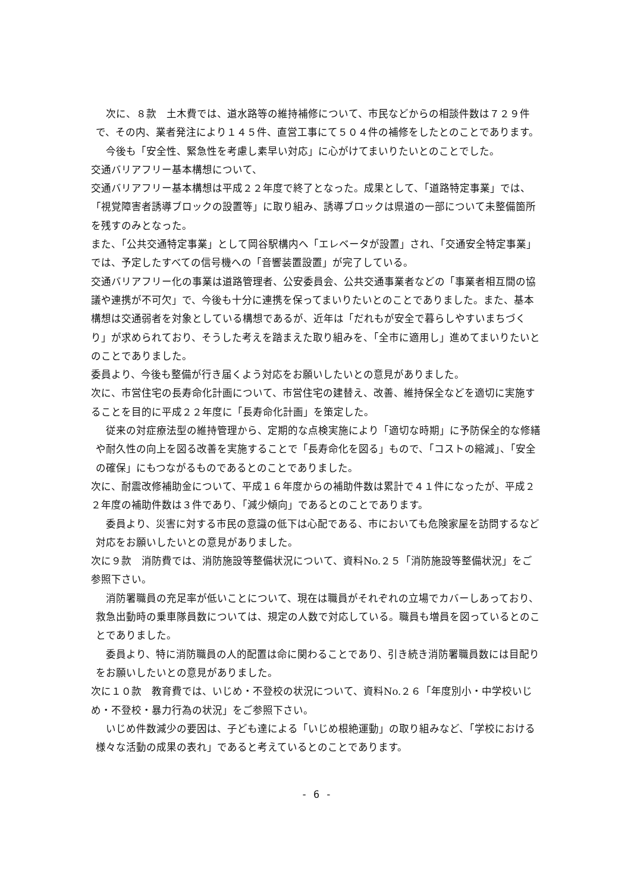次に、８款　土木費では、道水路等の維持補修について、市民などからの相談件数は７２９件で、その内、業者発注により１４５件、直営工事にて５０４件の補修をしたとのことであります。
　今後も「安全性、緊急性を考慮し素早い対応」に心がけてまいりたいとのことでした。
交通バリアフリー基本構想について、
交通バリアフリー基本構想は平成２２年度で終了となった。成果として、「道路特定事業」では、「視覚障害者誘導ブロックの設置等」に取り組み、誘導ブロックは県道の一部について未整備箇所を残すのみとなった。
また、「公共交通特定事業」として岡谷駅構内へ「エレベータが設置」され、「交通安全特定事業」では、予定したすべての信号機への「音響装置設置」が完了している。
交通バリアフリー化の事業は道路管理者、公安委員会、公共交通事業者などの「事業者相互間の協議や連携が不可欠」で、今後も十分に連携を保ってまいりたいとのことでありました。また、基本構想は交通弱者を対象としている構想であるが、近年は「だれもが安全で暮らしやすいまちづくり」が求められており、そうした考えを踏まえた取り組みを、「全市に適用し」進めてまいりたいとのことでありました。
委員より、今後も整備が行き届くよう対応をお願いしたいとの意見がありました。
次に、市営住宅の長寿命化計画について、市営住宅の建替え、改善、維持保全などを適切に実施することを目的に平成２２年度に「長寿命化計画」を策定した。
　従来の対症療法型の維持管理から、定期的な点検実施により「適切な時期」に予防保全的な修繕や耐久性の向上を図る改善を実施することで「長寿命化を図る」もので、「コストの縮減」、「安全の確保」にもつながるものであるとのことでありました。
次に、耐震改修補助金について、平成１６年度からの補助件数は累計で４１件になったが、平成２２年度の補助件数は３件であり、「減少傾向」であるとのことであります。
　委員より、災害に対する市民の意識の低下は心配である、市においても危険家屋を訪問するなど対応をお願いしたいとの意見がありました。
次に９款　消防費では、消防施設等整備状況について、資料No.２５「消防施設等整備状況」をご参照下さい。
　消防署職員の充足率が低いことについて、現在は職員がそれぞれの立場でカバーしあっており、救急出動時の乗車隊員数については、規定の人数で対応している。職員も増員を図っているとのことでありました。
　委員より、特に消防職員の人的配置は命に関わることであり、引き続き消防署職員数には目配りをお願いしたいとの意見がありました。
次に１０款　教育費では、いじめ・不登校の状況について、資料No.２６「年度別小・中学校いじめ・不登校・暴力行為の状況」をご参照下さい。
　いじめ件数減少の要因は、子ども達による「いじめ根絶運動」の取り組みなど、「学校における様々な活動の成果の表れ」であると考えているとのことであります。
- 6 -